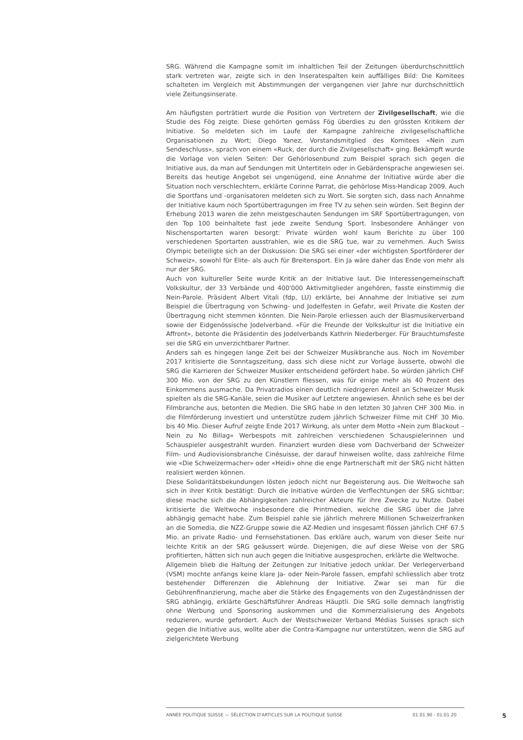SRG. Während die Kampagne somit im inhaltlichen Teil der Zeitungen überdurchschnittlich stark vertreten war, zeigte sich in den Inseratespalten kein auffälliges Bild: Die Komitees schalteten im Vergleich mit Abstimmungen der vergangenen vier Jahre nur durchschnittlich viele Zeitungsinserate.
Am häufigsten porträtiert wurde die Position von Vertretern der Zivilgesellschaft, wie die Studie des Fög zeigte. Diese gehörten gemäss Fög überdies zu den grössten Kritikern der Initiative. So meldeten sich im Laufe der Kampagne zahlreiche zivilgesellschaftliche Organisationen zu Wort; Diego Yanez, Vorstandsmitglied des Komitees «Nein zum Sendeschluss», sprach von einem «Ruck, der durch die Zivilgesellschaft» ging. Bekämpft wurde die Vorlage von vielen Seiten: Der Gehörlosenbund zum Beispiel sprach sich gegen die Initiative aus, da man auf Sendungen mit Untertiteln oder in Gebärdensprache angewiesen sei. Bereits das heutige Angebot sei ungenügend, eine Annahme der Initiative würde aber die Situation noch verschlechtern, erklärte Corinne Parrat, die gehörlose Miss-Handicap 2009. Auch die Sportfans und -organisatoren meldeten sich zu Wort. Sie sorgten sich, dass nach Annahme der Initiative kaum noch Sportübertragungen im Free TV zu sehen sein würden. Seit Beginn der Erhebung 2013 waren die zehn meistgeschauten Sendungen im SRF Sportübertragungen, von den Top 100 beinhaltete fast jede zweite Sendung Sport. Insbesondere Anhänger von Nischensportarten waren besorgt: Private würden wohl kaum Berichte zu über 100 verschiedenen Sportarten ausstrahlen, wie es die SRG tue, war zu vernehmen. Auch Swiss Olympic beteiligte sich an der Diskussion: Die SRG sei einer «der wichtigsten Sportförderer der Schweiz», sowohl für Elite- als auch für Breitensport. Ein Ja wäre daher das Ende von mehr als nur der SRG.
Auch von kultureller Seite wurde Kritik an der Initiative laut. Die Interessengemeinschaft Volkskultur, der 33 Verbände und 400'000 Aktivmitglieder angehören, fasste einstimmig die Nein-Parole. Präsident Albert Vitali (fdp, LU) erklärte, bei Annahme der Initiative sei zum Beispiel die Übertragung von Schwing- und Jodelfesten in Gefahr, weil Private die Kosten der Übertragung nicht stemmen könnten. Die Nein-Parole erliessen auch der Blasmusikerverband sowie der Eidgenössische Jodelverband. «Für die Freunde der Volkskultur ist die Initiative ein Affront», betonte die Präsidentin des Jodelverbands Kathrin Niederberger. Für Brauchtumsfeste sei die SRG ein unverzichtbarer Partner.
Anders sah es hingegen lange Zeit bei der Schweizer Musikbranche aus. Noch im November 2017 kritisierte die Sonntagszeitung, dass sich diese nicht zur Vorlage äusserte, obwohl die SRG die Karrieren der Schweizer Musiker entscheidend gefördert habe. So würden jährlich CHF 300 Mio. von der SRG zu den Künstlern fliessen, was für einige mehr als 40 Prozent des Einkommens ausmache. Da Privatradios einen deutlich niedrigeren Anteil an Schweizer Musik spielten als die SRG-Kanäle, seien die Musiker auf Letztere angewiesen. Ähnlich sehe es bei der Filmbranche aus, betonten die Medien. Die SRG habe in den letzten 30 Jahren CHF 300 Mio. in die Filmförderung investiert und unterstütze zudem jährlich Schweizer Filme mit CHF 30 Mio. bis 40 Mio. Dieser Aufruf zeigte Ende 2017 Wirkung, als unter dem Motto «Nein zum Blackout – Nein zu No Billag» Werbespots mit zahlreichen verschiedenen Schauspielerinnen und Schauspieler ausgestrahlt wurden. Finanziert wurden diese vom Dachverband der Schweizer Film- und Audiovisionsbranche Cinésuisse, der darauf hinweisen wollte, dass zahlreiche Filme wie «Die Schweizermacher» oder «Heidi» ohne die enge Partnerschaft mit der SRG nicht hätten realisiert werden können.
Diese Solidaritätsbekundungen lösten jedoch nicht nur Begeisterung aus. Die Weltwoche sah sich in ihrer Kritik bestätigt: Durch die Initiative würden die Verflechtungen der SRG sichtbar; diese mache sich die Abhängigkeiten zahlreicher Akteure für ihre Zwecke zu Nutze. Dabei kritisierte die Weltwoche insbesondere die Printmedien, welche die SRG über die Jahre abhängig gemacht habe. Zum Beispiel zahle sie jährlich mehrere Millionen Schweizerfranken an die Somedia, die NZZ-Gruppe sowie die AZ-Medien und insgesamt flössen jährlich CHF 67.5 Mio. an private Radio- und Fernsehstationen. Das erkläre auch, warum von dieser Seite nur leichte Kritik an der SRG geäussert würde. Diejenigen, die auf diese Weise von der SRG profitierten, hätten sich nun auch gegen die Initiative ausgesprochen, erklärte die Weltwoche.
Allgemein blieb die Haltung der Zeitungen zur Initiative jedoch unklar. Der Verlegerverband (VSM) mochte anfangs keine klare Ja- oder Nein-Parole fassen, empfahl schliesslich aber trotz bestehender Differenzen die Ablehnung der Initiative. Zwar sei man für die Gebührenfinanzierung, mache aber die Stärke des Engagements von den Zugeständnissen der SRG abhängig, erklärte Geschäftsführer Andreas Häuptli. Die SRG solle demnach langfristig ohne Werbung und Sponsoring auskommen und die Kommerzialisierung des Angebots reduzieren, wurde gefordert. Auch der Westschweizer Verband Médias Suisses sprach sich gegen die Initiative aus, wollte aber die Contra-Kampagne nur unterstützen, wenn die SRG auf zielgerichtete Werbung
ANNÉE POLITIQUE SUISSE — SÉLECTION D'ARTICLES SUR LA POLITIQUE SUISSE 01.01.90 - 01.01.20 5